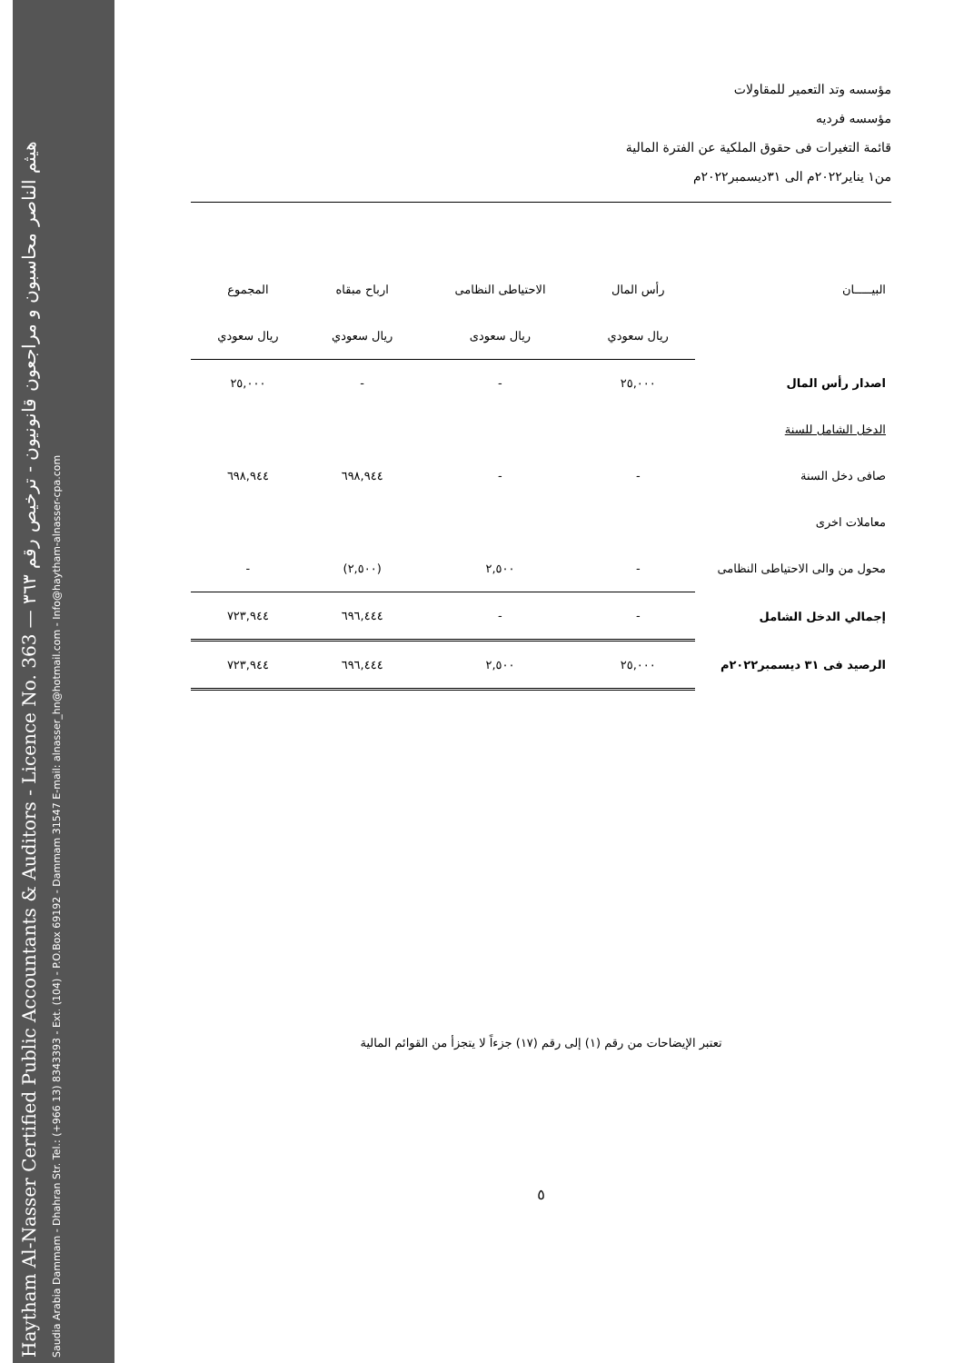Haytham Al-Nasser Certified Public Accountants & Auditors - Licence No. 363 — هيثم الناصر محاسبون و مراجعون قانونيون - ترخيص رقم ٣٦٣
Saudia Arabia Dammam - Dhahran Str. Tel.: (+966 13) 8343393 - Ext. (104) - P.O.Box 69192 - Dammam 31547 E-mail: alnasser_hn@hotmail.com - Info@haytham-alnasser-cpa.com
مؤسسه وتد التعمير للمقاولات
مؤسسه فرديه
قائمة التغيرات فى حقوق الملكية عن الفترة المالية
من١ يناير٢٠٢٢م الى ٣١ديسمبر٢٠٢٢م
| البيـــــان | رأس المال | الاحتياطى النظامى | ارباح مبقاه | المجموع |
| --- | --- | --- | --- | --- |
| | ريال سعودي | ريال سعودى | ريال سعودي | ريال سعودي |
| اصدار رأس المال | ٢٥,٠٠٠ | - | - | ٢٥,٠٠٠ |
| الدخل الشامل للسنة | | | | |
| صافى دخل السنة | - | - | ٦٩٨,٩٤٤ | ٦٩٨,٩٤٤ |
| معاملات اخرى | | | | |
| محول من والى الاحتياطى النظامى | - | ٢,٥٠٠ | (٢,٥٠٠) | - |
| إجمالي الدخل الشامل | - | - | ٦٩٦,٤٤٤ | ٧٢٣,٩٤٤ |
| الرصيد فى ٣١ ديسمبر٢٠٢٢م | ٢٥,٠٠٠ | ٢,٥٠٠ | ٦٩٦,٤٤٤ | ٧٢٣,٩٤٤ |
تعتبر الإيضاحات من رقم (١) إلى رقم (١٧) جزءاً لا يتجزأ من القوائم المالية
٥